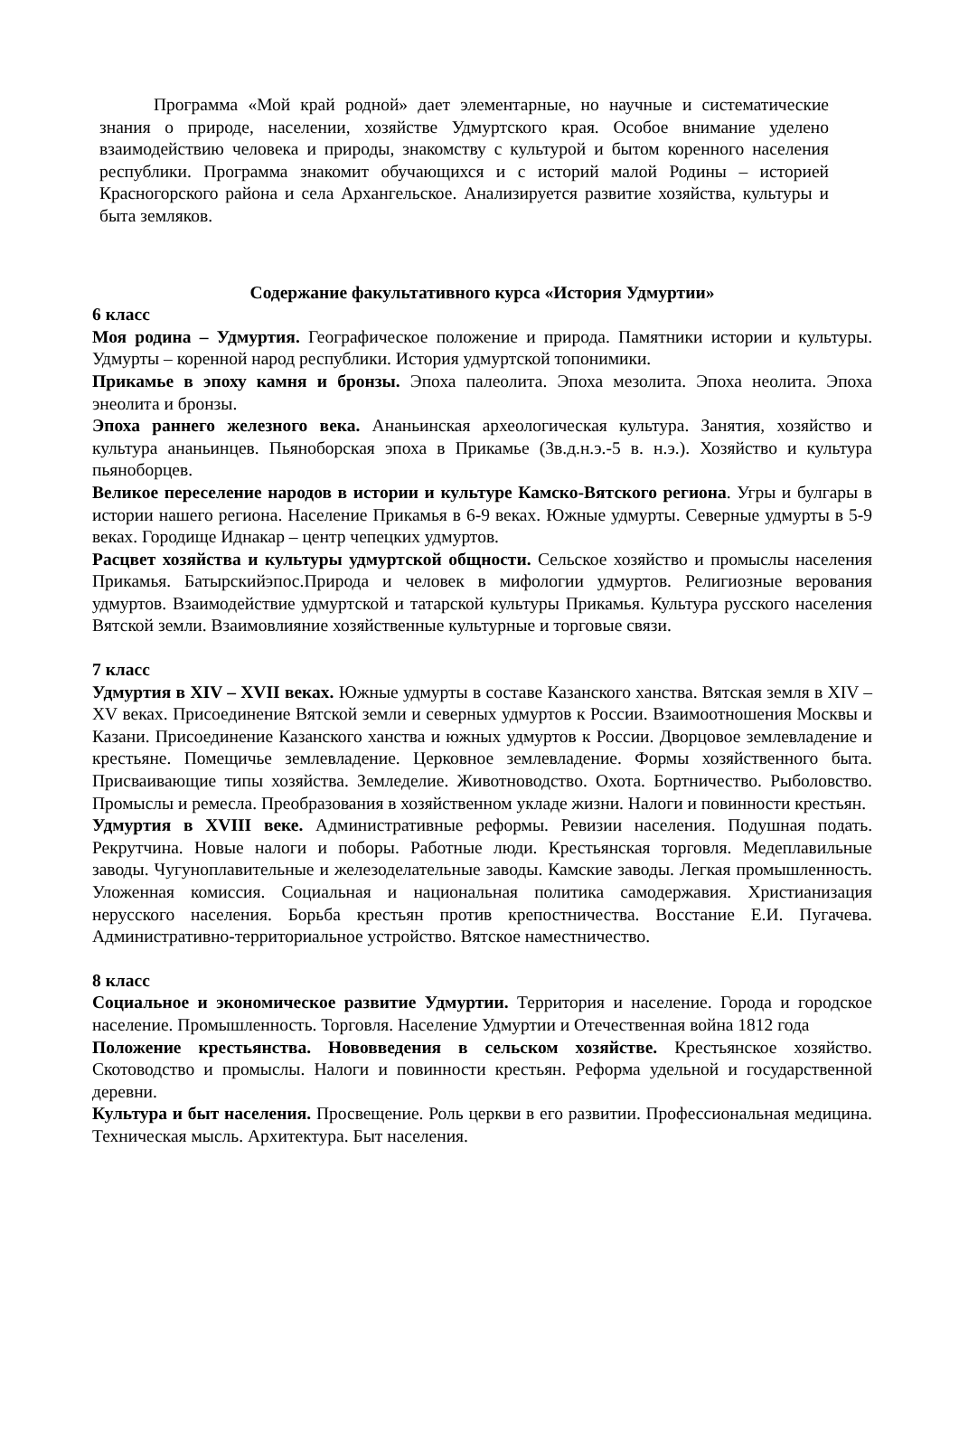Программа «Мой край родной» дает элементарные, но научные и систематические знания о природе, населении, хозяйстве Удмуртского края. Особое внимание уделено взаимодействию человека и природы, знакомству с культурой и бытом коренного населения республики. Программа знакомит обучающихся и с историй малой Родины – историей Красногорского района и села Архангельское. Анализируется развитие хозяйства, культуры и быта земляков.
Содержание факультативного курса «История Удмуртии»
6 класс
Моя родина – Удмуртия. Географическое положение и природа. Памятники истории и культуры. Удмурты – коренной народ республики. История удмуртской топонимики.
Прикамье в эпоху камня и бронзы. Эпоха палеолита. Эпоха мезолита. Эпоха неолита. Эпоха энеолита и бронзы.
Эпоха раннего железного века. Ананьинская археологическая культура. Занятия, хозяйство и культура ананьинцев. Пьяноборская эпоха в Прикамье (3в.д.н.э.-5 в. н.э.). Хозяйство и культура пьяноборцев.
Великое переселение народов в истории и культуре Камско-Вятского региона. Угры и булгары в истории нашего региона. Население Прикамья в 6-9 веках. Южные удмурты. Северные удмурты в 5-9 веках. Городище Иднакар – центр чепецких удмуртов.
Расцвет хозяйства и культуры удмуртской общности. Сельское хозяйство и промыслы населения Прикамья. Батырскийэпос.Природа и человек в мифологии удмуртов. Религиозные верования удмуртов. Взаимодействие удмуртской и татарской культуры Прикамья. Культура русского населения Вятской земли. Взаимовлияние хозяйственные культурные и торговые связи.
7 класс
Удмуртия в XIV – XVII веках. Южные удмурты в составе Казанского ханства. Вятская земля в XIV – XV веках. Присоединение Вятской земли и северных удмуртов к России. Взаимоотношения Москвы и Казани. Присоединение Казанского ханства и южных удмуртов к России. Дворцовое землевладение и крестьяне. Помещичье землевладение. Церковное землевладение. Формы хозяйственного быта. Присваивающие типы хозяйства. Земледелие. Животноводство. Охота. Бортничество. Рыболовство. Промыслы и ремесла. Преобразования в хозяйственном укладе жизни. Налоги и повинности крестьян.
Удмуртия в XVIII веке. Административные реформы. Ревизии населения. Подушная подать. Рекрутчина. Новые налоги и поборы. Работные люди. Крестьянская торговля. Медеплавильные заводы. Чугуноплавительные и железоделательные заводы. Камские заводы. Легкая промышленность. Уложенная комиссия. Социальная и национальная политика самодержавия. Христианизация нерусского населения. Борьба крестьян против крепостничества. Восстание Е.И. Пугачева. Административно-территориальное устройство. Вятское наместничество.
8 класс
Социальное и экономическое развитие Удмуртии. Территория и население. Города и городское население. Промышленность. Торговля. Население Удмуртии и Отечественная война 1812 года
Положение крестьянства. Нововведения в сельском хозяйстве. Крестьянское хозяйство. Скотоводство и промыслы. Налоги и повинности крестьян. Реформа удельной и государственной деревни.
Культура и быт населения. Просвещение. Роль церкви в его развитии. Профессиональная медицина. Техническая мысль. Архитектура. Быт населения.